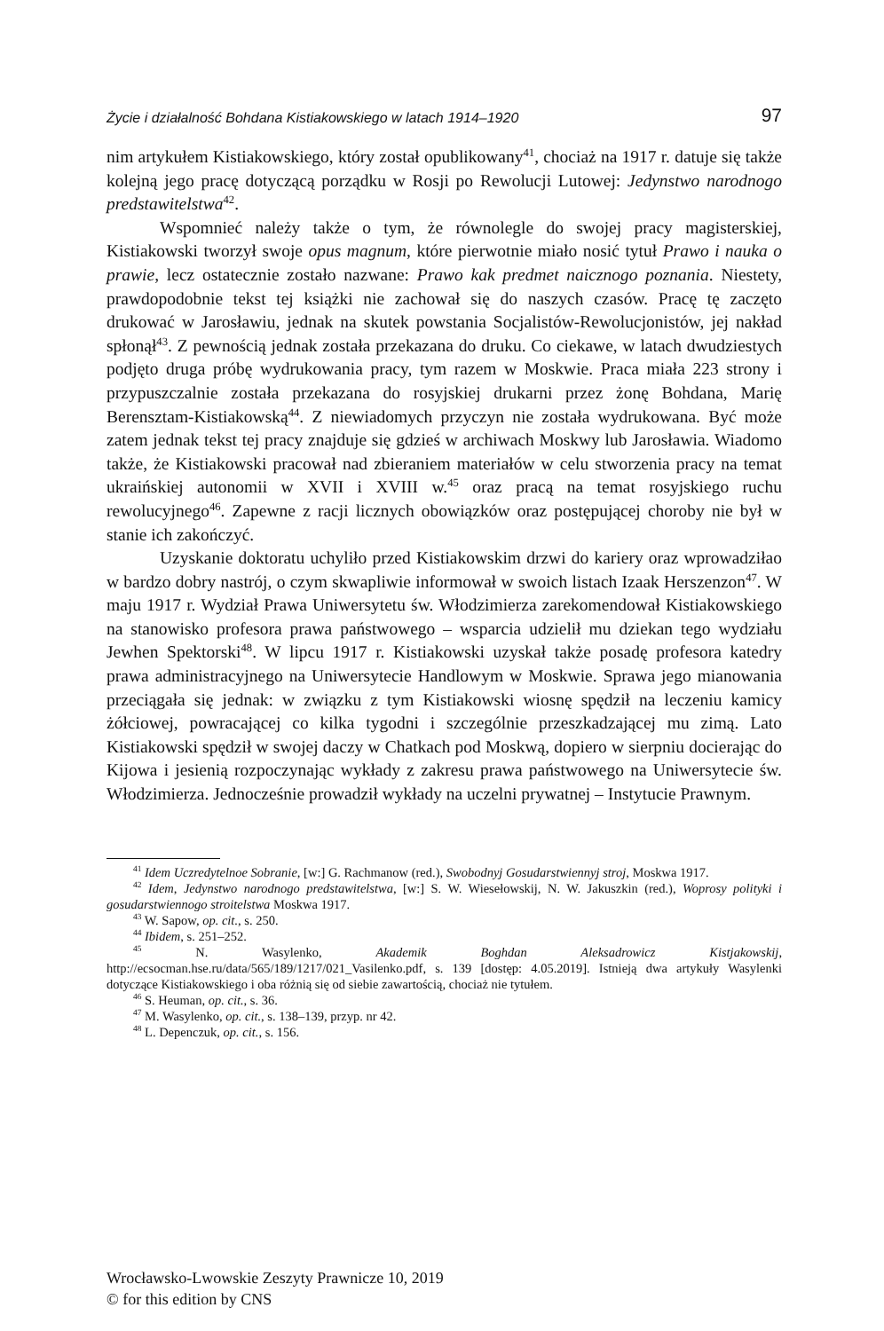Życie i działalność Bohdana Kistiakowskiego w latach 1914–1920 97
nim artykułem Kistiakowskiego, który został opublikowany<sup>41</sup>, chociaż na 1917 r. datuje się także kolejną jego pracę dotyczącą porządku w Rosji po Rewolucji Lutowej: Jedynstwo narodnogo predstawitelstwa<sup>42</sup>.
Wspomnieć należy także o tym, że równolegle do swojej pracy magisterskiej, Kistiakowski tworzył swoje opus magnum, które pierwotnie miało nosić tytuł Prawo i nauka o prawie, lecz ostatecznie zostało nazwane: Prawo kak predmet naicznogo poznania. Niestety, prawdopodobnie tekst tej książki nie zachował się do naszych czasów. Pracę tę zaczęto drukować w Jarosławiu, jednak na skutek powstania Socjalistów-Rewolucjonistów, jej nakład spłonął<sup>43</sup>. Z pewnością jednak została przekazana do druku. Co ciekawe, w latach dwudziestych podjęto druga próbę wydrukowania pracy, tym razem w Moskwie. Praca miała 223 strony i przypuszczalnie została przekazana do rosyjskiej drukarni przez żonę Bohdana, Marię Berensztam-Kistiakowską<sup>44</sup>. Z niewiadomych przyczyn nie została wydrukowana. Być może zatem jednak tekst tej pracy znajduje się gdzieś w archiwach Moskwy lub Jarosławia. Wiadomo także, że Kistiakowski pracował nad zbieraniem materiałów w celu stworzenia pracy na temat ukraińskiej autonomii w XVII i XVIII w.<sup>45</sup> oraz pracą na temat rosyjskiego ruchu rewolucyjnego<sup>46</sup>. Zapewne z racji licznych obowiązków oraz postępującej choroby nie był w stanie ich zakończyć.
Uzyskanie doktoratu uchyliło przed Kistiakowskim drzwi do kariery oraz wprowadziłao w bardzo dobry nastrój, o czym skwapliwie informował w swoich listach Izaak Herszenzon<sup>47</sup>. W maju 1917 r. Wydział Prawa Uniwersytetu św. Włodzimierza zarekomendował Kistiakowskiego na stanowisko profesora prawa państwowego – wsparcia udzielił mu dziekan tego wydziału Jewhen Spektorski<sup>48</sup>. W lipcu 1917 r. Kistiakowski uzyskał także posadę profesora katedry prawa administracyjnego na Uniwersytecie Handlowym w Moskwie. Sprawa jego mianowania przeciągała się jednak: w związku z tym Kistiakowski wiosnę spędził na leczeniu kamicy żółciowej, powracającej co kilka tygodni i szczególnie przeszkadzającej mu zimą. Lato Kistiakowski spędził w swojej daczy w Chatkach pod Moskwą, dopiero w sierpniu docierając do Kijowa i jesienią rozpoczynając wykłady z zakresu prawa państwowego na Uniwersytecie św. Włodzimierza. Jednocześnie prowadził wykłady na uczelni prywatnej – Instytucie Prawnym.
<sup>41</sup> Idem Uczredytelnoe Sobranie, [w:] G. Rachmanow (red.), Swobodnyj Gosudarstwiennyj stroj, Moskwa 1917.
<sup>42</sup> Idem, Jedynstwo narodnogo predstawitelstwa, [w:] S. W. Wiesełowskij, N. W. Jakuszkin (red.), Woprosy polityki i gosudarstwiennogo stroitelstwa Moskwa 1917.
<sup>43</sup> W. Sapow, op. cit., s. 250.
<sup>44</sup> Ibidem, s. 251–252.
<sup>45</sup> N. Wasylenko, Akademik Boghdan Aleksadrowicz Kistjakowskij, http://ecsocman.hse.ru/data/565/189/1217/021_Vasilenko.pdf, s. 139 [dostęp: 4.05.2019]. Istnieją dwa artykuły Wasylenki dotyczące Kistiakowskiego i oba różnią się od siebie zawartością, chociaż nie tytułem.
<sup>46</sup> S. Heuman, op. cit., s. 36.
<sup>47</sup> M. Wasylenko, op. cit., s. 138–139, przyp. nr 42.
<sup>48</sup> L. Depenczuk, op. cit., s. 156.
Wrocławsko-Lwowskie Zeszyty Prawnicze 10, 2019
© for this edition by CNS